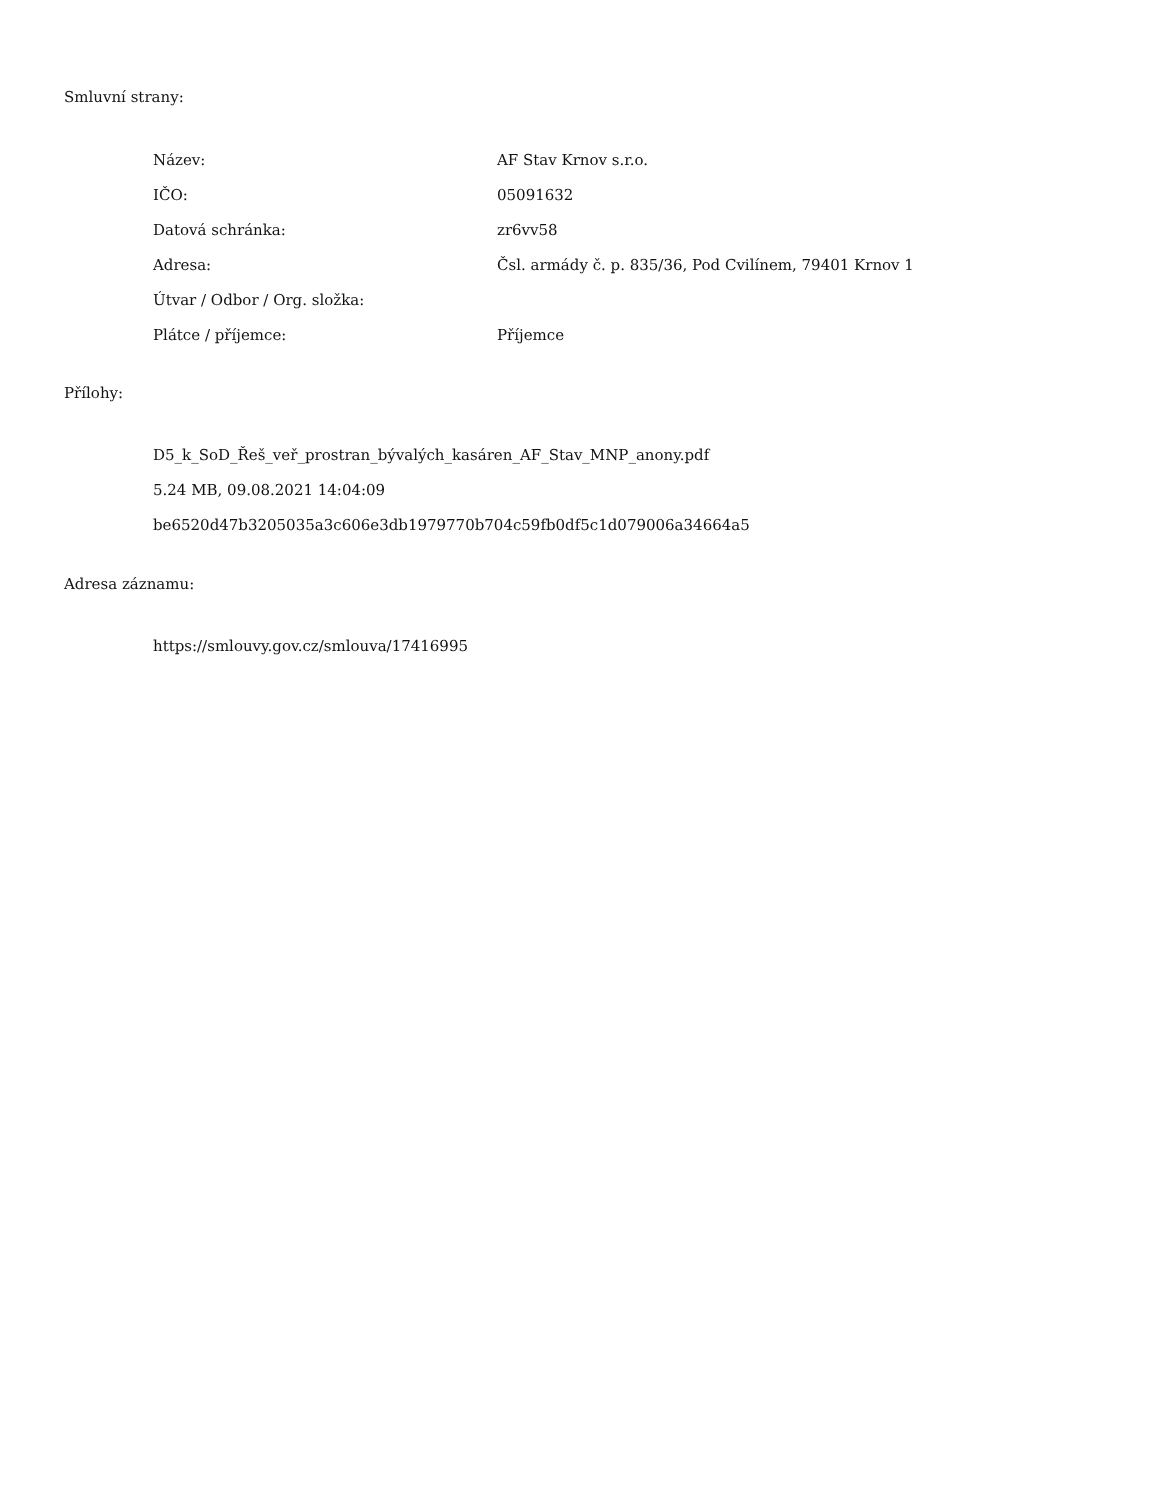Smluvní strany:
| Název: | AF Stav Krnov s.r.o. |
| IČO: | 05091632 |
| Datová schránka: | zr6vv58 |
| Adresa: | Čsl. armády č. p. 835/36, Pod Cvilínem, 79401 Krnov 1 |
| Útvar / Odbor / Org. složka: | |
| Plátce / příjemce: | Příjemce |
Přílohy:
D5_k_SoD_Řeš_veř_prostran_bývalých_kasáren_AF_Stav_MNP_anony.pdf
5.24 MB, 09.08.2021 14:04:09
be6520d47b3205035a3c606e3db1979770b704c59fb0df5c1d079006a34664a5
Adresa záznamu:
https://smlouvy.gov.cz/smlouva/17416995